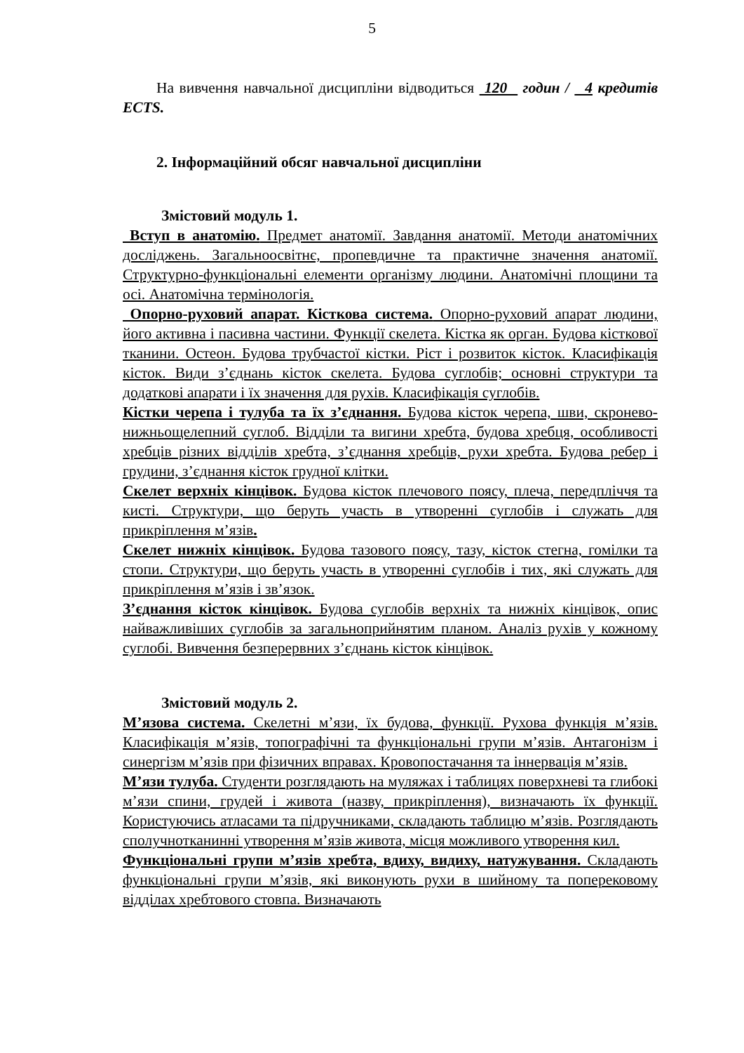5
На вивчення навчальної дисципліни відводиться 120 годин / 4 кредитів ECTS.
2. Інформаційний обсяг навчальної дисципліни
Змістовий модуль 1.
Вступ в анатомію. Предмет анатомії. Завдання анатомії. Методи анатомічних досліджень. Загальноосвітнє, пропевдичне та практичне значення анатомії. Структурно-функціональні елементи організму людини. Анатомічні площини та осі. Анатомічна термінологія.
Опорно-руховий апарат. Кісткова система. Опорно-руховий апарат людини, його активна і пасивна частини. Функції скелета. Кістка як орган. Будова кісткової тканини. Остеон. Будова трубчастої кістки. Ріст і розвиток кісток. Класифікація кісток. Види з’єднань кісток скелета. Будова суглобів; основні структури та додаткові апарати і їх значення для рухів. Класифікація суглобів.
Кістки черепа і тулуба та їх з’єднання. Будова кісток черепа, шви, скронево-нижньощелепний суглоб. Відділи та вигини хребта, будова хребця, особливості хребців різних відділів хребта, з’єднання хребців, рухи хребта. Будова ребер і грудини, з’єднання кісток грудної клітки.
Скелет верхніх кінцівок. Будова кісток плечового поясу, плеча, передпліччя та кисті. Структури, що беруть участь в утворенні суглобів і служать для прикріплення м’язів.
Скелет нижніх кінцівок. Будова тазового поясу, тазу, кісток стегна, гомілки та стопи. Структури, що беруть участь в утворенні суглобів і тих, які служать для прикріплення м’язів і зв’язок.
З’єднання кісток кінцівок. Будова суглобів верхніх та нижніх кінцівок, опис найважливіших суглобів за загальноприйнятим планом. Аналіз рухів у кожному суглобі. Вивчення безперервних з’єднань кісток кінцівок.
Змістовий модуль 2.
М’язова система. Скелетні м’язи, їх будова, функції. Рухова функція м’язів. Класифікація м’язів, топографічні та функціональні групи м’язів. Антагонізм і синергізм м’язів при фізичних вправах. Кровопостачання та іннервація м’язів.
М’язи тулуба. Студенти розглядають на муляжах і таблицях поверхневі та глибокі м’язи спини, грудей і живота (назву, прикріплення), визначають їх функції. Користуючись атласами та підручниками, складають таблицю м’язів. Розглядають сполучнотканинні утворення м’язів живота, місця можливого утворення кил.
Функціональні групи м’язів хребта, вдиху, видиху, натужування. Складають функціональні групи м’язів, які виконують рухи в шийному та поперековому відділах хребтового стовпа. Визначають